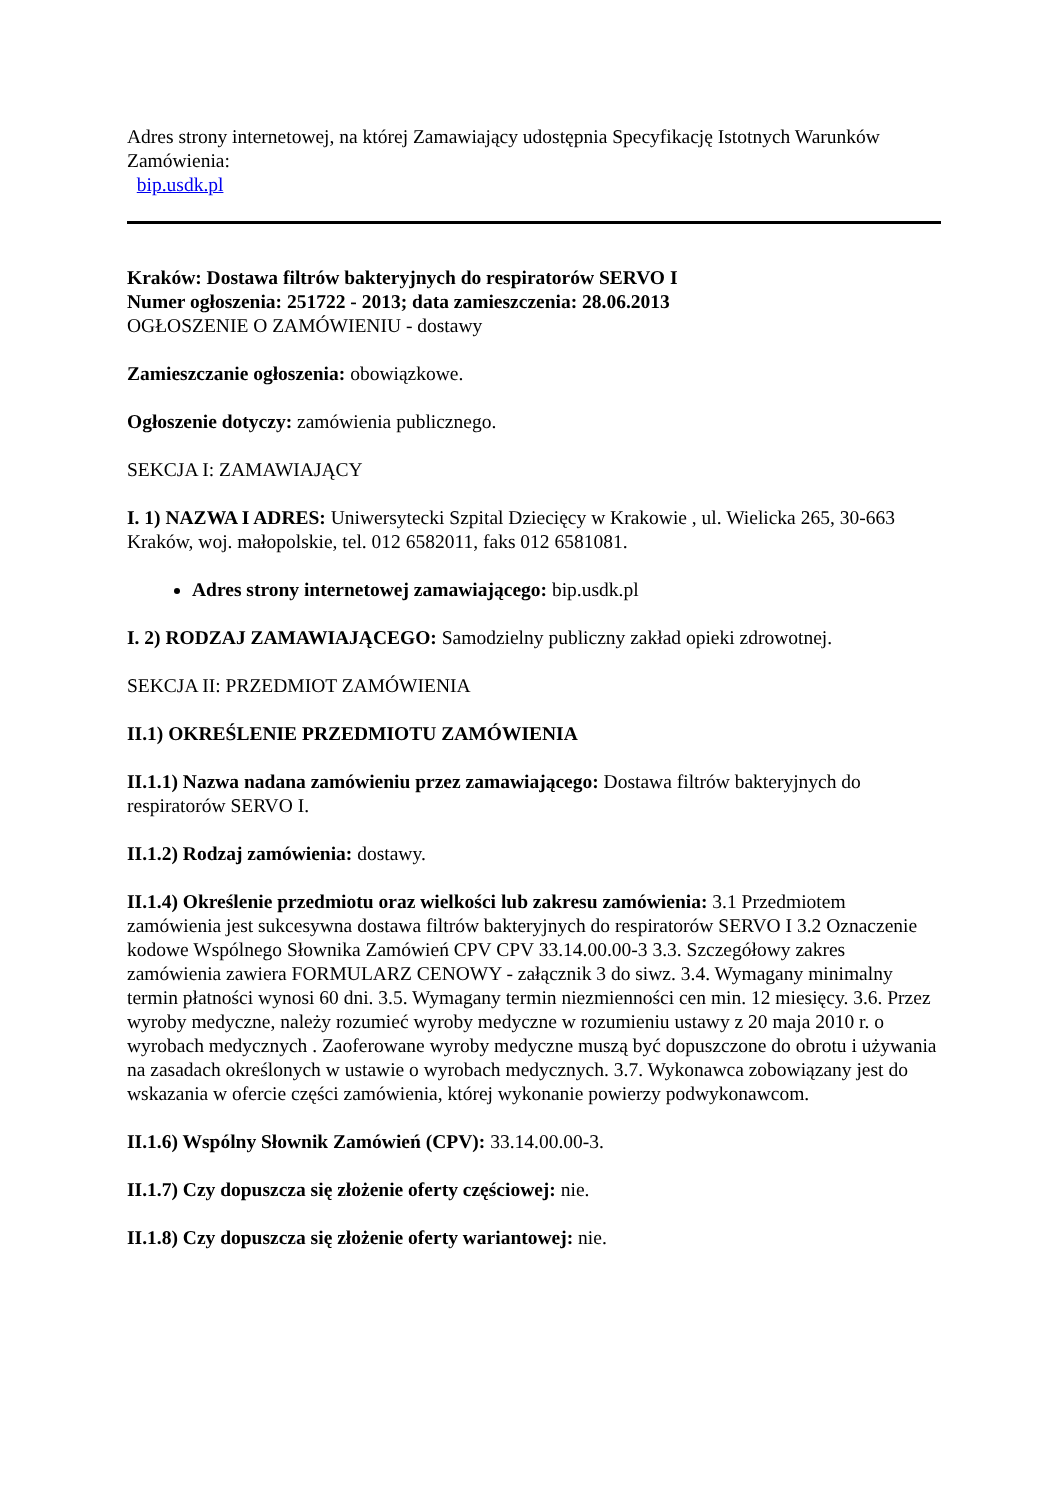Adres strony internetowej, na której Zamawiający udostępnia Specyfikację Istotnych Warunków Zamówienia:
bip.usdk.pl
Kraków: Dostawa filtrów bakteryjnych do respiratorów SERVO I
Numer ogłoszenia: 251722 - 2013; data zamieszczenia: 28.06.2013
OGŁOSZENIE O ZAMÓWIENIU - dostawy
Zamieszczanie ogłoszenia: obowiązkowe.
Ogłoszenie dotyczy: zamówienia publicznego.
SEKCJA I: ZAMAWIAJĄCY
I. 1) NAZWA I ADRES: Uniwersytecki Szpital Dziecięcy w Krakowie , ul. Wielicka 265, 30-663 Kraków, woj. małopolskie, tel. 012 6582011, faks 012 6581081.
Adres strony internetowej zamawiającego: bip.usdk.pl
I. 2) RODZAJ ZAMAWIAJĄCEGO: Samodzielny publiczny zakład opieki zdrowotnej.
SEKCJA II: PRZEDMIOT ZAMÓWIENIA
II.1) OKREŚLENIE PRZEDMIOTU ZAMÓWIENIA
II.1.1) Nazwa nadana zamówieniu przez zamawiającego: Dostawa filtrów bakteryjnych do respiratorów SERVO I.
II.1.2) Rodzaj zamówienia: dostawy.
II.1.4) Określenie przedmiotu oraz wielkości lub zakresu zamówienia: 3.1 Przedmiotem zamówienia jest sukcesywna dostawa filtrów bakteryjnych do respiratorów SERVO I 3.2 Oznaczenie kodowe Wspólnego Słownika Zamówień CPV CPV 33.14.00.00-3 3.3. Szczegółowy zakres zamówienia zawiera FORMULARZ CENOWY - załącznik 3 do siwz. 3.4. Wymagany minimalny termin płatności wynosi 60 dni. 3.5. Wymagany termin niezmienności cen min. 12 miesięcy. 3.6. Przez wyroby medyczne, należy rozumieć wyroby medyczne w rozumieniu ustawy z 20 maja 2010 r. o wyrobach medycznych . Zaoferowane wyroby medyczne muszą być dopuszczone do obrotu i używania na zasadach określonych w ustawie o wyrobach medycznych. 3.7. Wykonawca zobowiązany jest do wskazania w ofercie części zamówienia, której wykonanie powierzy podwykonawcom.
II.1.6) Wspólny Słownik Zamówień (CPV): 33.14.00.00-3.
II.1.7) Czy dopuszcza się złożenie oferty częściowej: nie.
II.1.8) Czy dopuszcza się złożenie oferty wariantowej: nie.